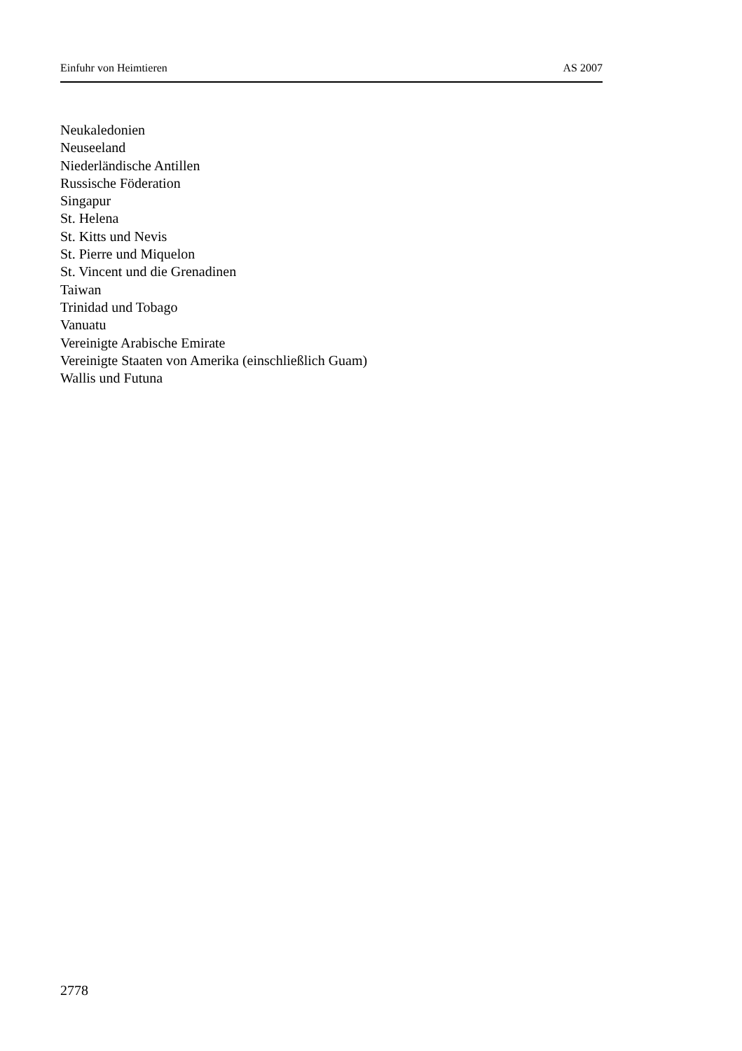Einfuhr von Heimtieren AS 2007
Neukaledonien
Neuseeland
Niederländische Antillen
Russische Föderation
Singapur
St. Helena
St. Kitts und Nevis
St. Pierre und Miquelon
St. Vincent und die Grenadinen
Taiwan
Trinidad und Tobago
Vanuatu
Vereinigte Arabische Emirate
Vereinigte Staaten von Amerika (einschließlich Guam)
Wallis und Futuna
2778